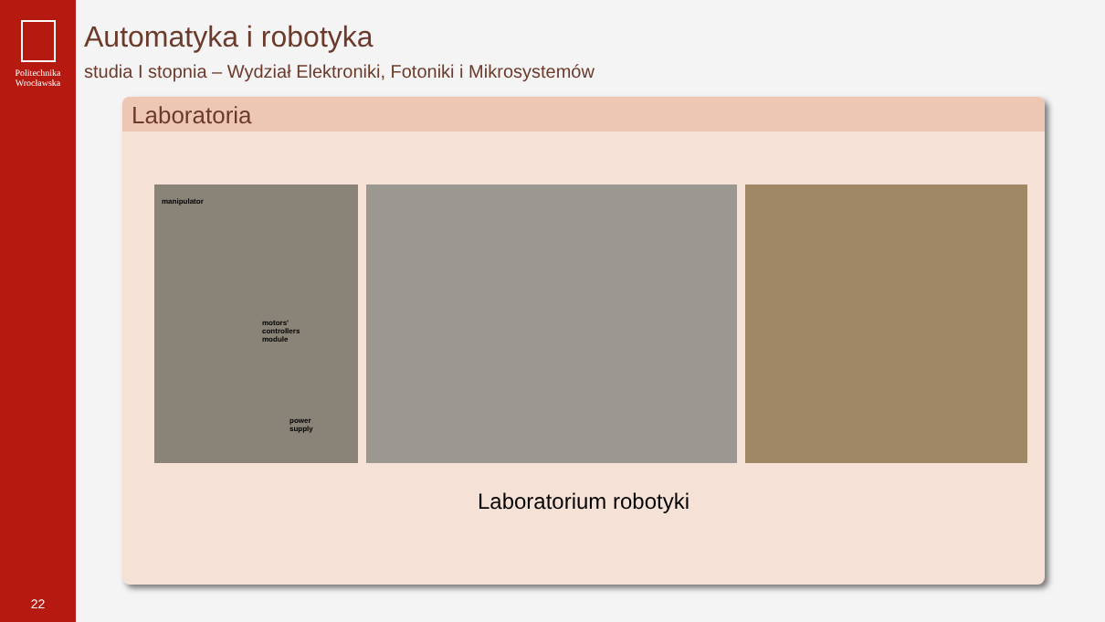Politechnika
Wrocławska
22
Automatyka i robotyka
studia I stopnia – Wydział Elektroniki, Fotoniki i Mikrosystemów
Laboratoria
manipulator
motors' controllers module
power supply
Laboratorium robotyki